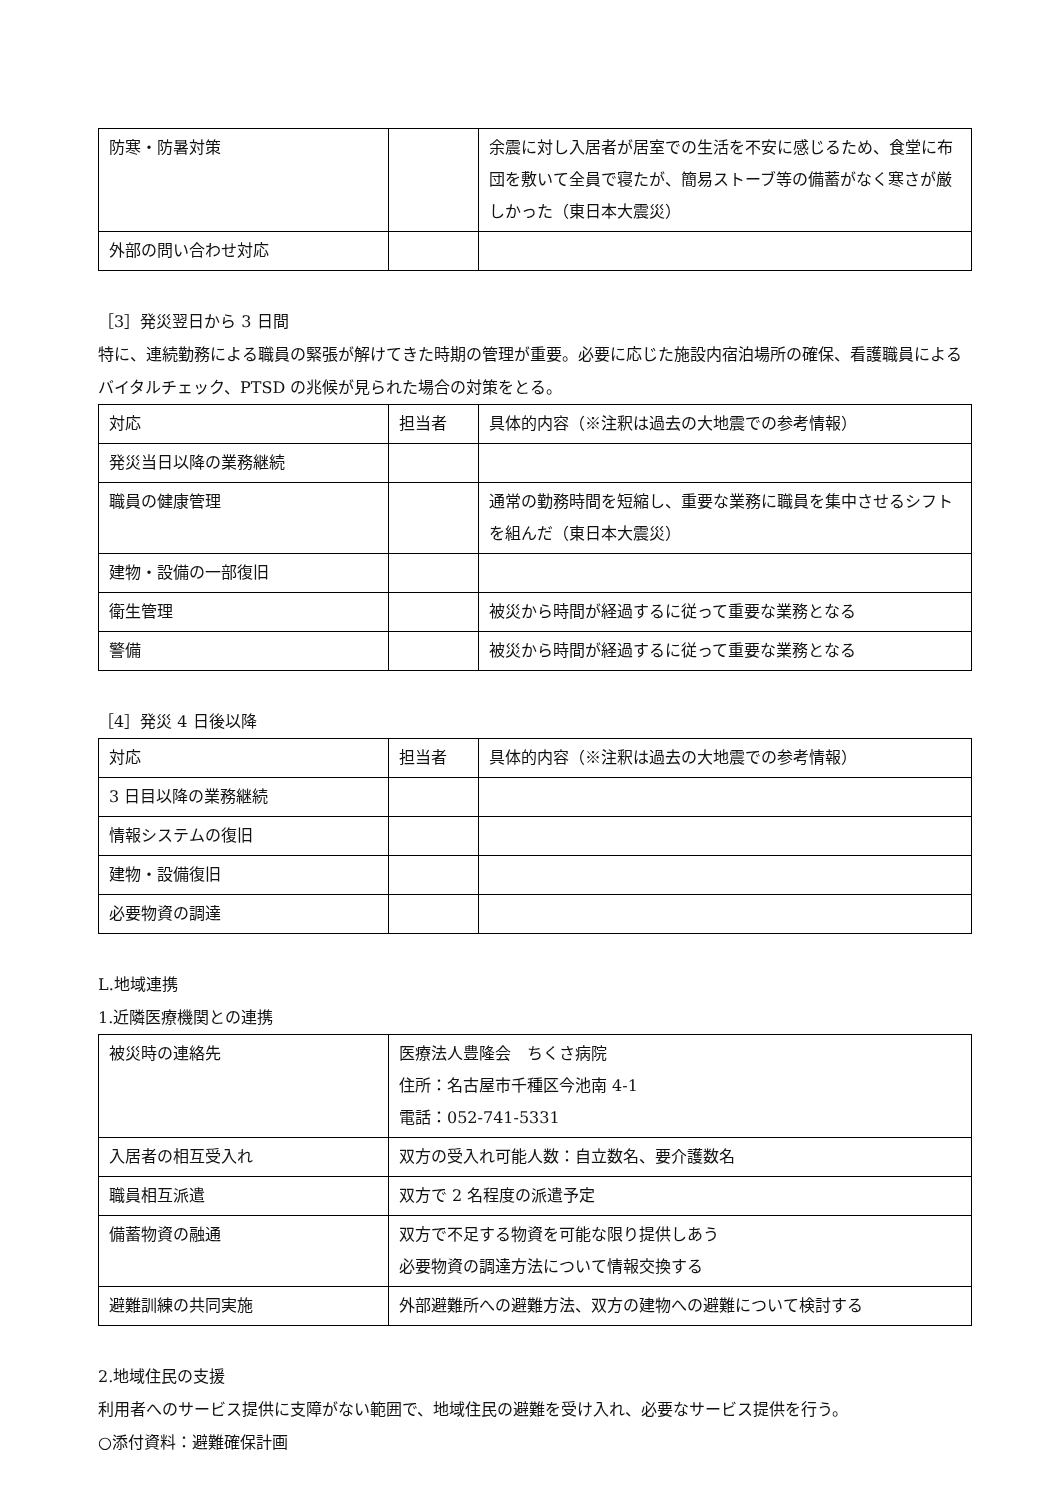| 防寒・防暑対策 | | 余震に対し入居者が居室での生活を不安に感じるため、食堂に布団を敷いて全員で寝たが、簡易ストーブ等の備蓄がなく寒さが厳しかった（東日本大震災） |
| 外部の問い合わせ対応 | | |
［3］発災翌日から 3 日間
特に、連続勤務による職員の緊張が解けてきた時期の管理が重要。必要に応じた施設内宿泊場所の確保、看護職員によるバイタルチェック、PTSD の兆候が見られた場合の対策をとる。
| 対応 | 担当者 | 具体的内容（※注釈は過去の大地震での参考情報） |
| 発災当日以降の業務継続 | | |
| 職員の健康管理 | | 通常の勤務時間を短縮し、重要な業務に職員を集中させるシフトを組んだ（東日本大震災） |
| 建物・設備の一部復旧 | | |
| 衛生管理 | | 被災から時間が経過するに従って重要な業務となる |
| 警備 | | 被災から時間が経過するに従って重要な業務となる |
［4］発災 4 日後以降
| 対応 | 担当者 | 具体的内容（※注釈は過去の大地震での参考情報） |
| 3 日目以降の業務継続 | | |
| 情報システムの復旧 | | |
| 建物・設備復旧 | | |
| 必要物資の調達 | | |
L.地域連携
1.近隣医療機関との連携
| 被災時の連絡先 | 医療法人豊隆会 ちくさ病院 住所：名古屋市千種区今池南 4-1 電話：052-741-5331 |
| 入居者の相互受入れ | 双方の受入れ可能人数：自立数名、要介護数名 |
| 職員相互派遣 | 双方で 2 名程度の派遣予定 |
| 備蓄物資の融通 | 双方で不足する物資を可能な限り提供しあう 必要物資の調達方法について情報交換する |
| 避難訓練の共同実施 | 外部避難所への避難方法、双方の建物への避難について検討する |
2.地域住民の支援
利用者へのサービス提供に支障がない範囲で、地域住民の避難を受け入れ、必要なサービス提供を行う。
○添付資料：避難確保計画